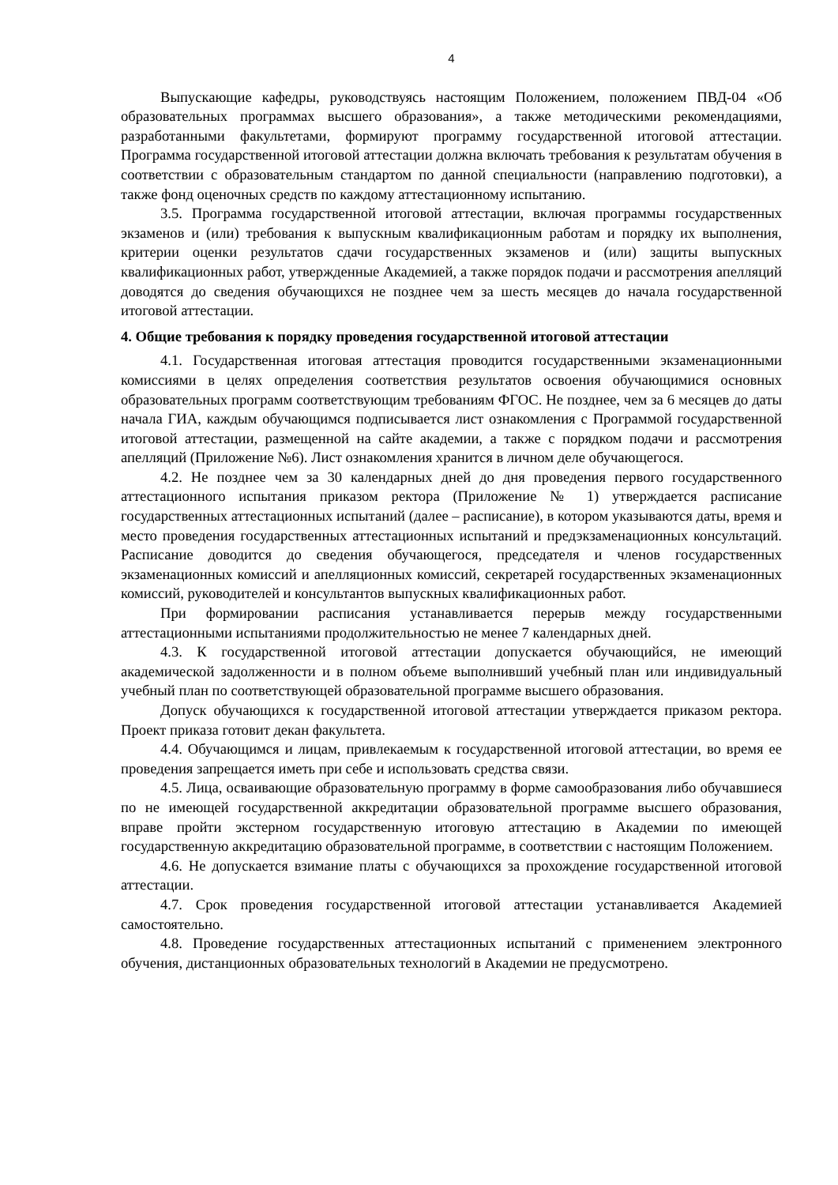4
Выпускающие кафедры, руководствуясь настоящим Положением, положением ПВД-04 «Об образовательных программах высшего образования», а также методическими рекомендациями, разработанными факультетами, формируют программу государственной итоговой аттестации. Программа государственной итоговой аттестации должна включать требования к результатам обучения в соответствии с образовательным стандартом по данной специальности (направлению подготовки), а также фонд оценочных средств по каждому аттестационному испытанию.
3.5. Программа государственной итоговой аттестации, включая программы государственных экзаменов и (или) требования к выпускным квалификационным работам и порядку их выполнения, критерии оценки результатов сдачи государственных экзаменов и (или) защиты выпускных квалификационных работ, утвержденные Академией, а также порядок подачи и рассмотрения апелляций доводятся до сведения обучающихся не позднее чем за шесть месяцев до начала государственной итоговой аттестации.
4. Общие требования к порядку проведения государственной итоговой аттестации
4.1. Государственная итоговая аттестация проводится государственными экзаменационными комиссиями в целях определения соответствия результатов освоения обучающимися основных образовательных программ соответствующим требованиям ФГОС. Не позднее, чем за 6 месяцев до даты начала ГИА, каждым обучающимся подписывается лист ознакомления с Программой государственной итоговой аттестации, размещенной на сайте академии, а также с порядком подачи и рассмотрения апелляций (Приложение №6). Лист ознакомления хранится в личном деле обучающегося.
4.2. Не позднее чем за 30 календарных дней до дня проведения первого государственного аттестационного испытания приказом ректора (Приложение № 1) утверждается расписание государственных аттестационных испытаний (далее – расписание), в котором указываются даты, время и место проведения государственных аттестационных испытаний и предэкзаменационных консультаций. Расписание доводится до сведения обучающегося, председателя и членов государственных экзаменационных комиссий и апелляционных комиссий, секретарей государственных экзаменационных комиссий, руководителей и консультантов выпускных квалификационных работ.
При формировании расписания устанавливается перерыв между государственными аттестационными испытаниями продолжительностью не менее 7 календарных дней.
4.3. К государственной итоговой аттестации допускается обучающийся, не имеющий академической задолженности и в полном объеме выполнивший учебный план или индивидуальный учебный план по соответствующей образовательной программе высшего образования.
Допуск обучающихся к государственной итоговой аттестации утверждается приказом ректора. Проект приказа готовит декан факультета.
4.4. Обучающимся и лицам, привлекаемым к государственной итоговой аттестации, во время ее проведения запрещается иметь при себе и использовать средства связи.
4.5. Лица, осваивающие образовательную программу в форме самообразования либо обучавшиеся по не имеющей государственной аккредитации образовательной программе высшего образования, вправе пройти экстерном государственную итоговую аттестацию в Академии по имеющей государственную аккредитацию образовательной программе, в соответствии с настоящим Положением.
4.6. Не допускается взимание платы с обучающихся за прохождение государственной итоговой аттестации.
4.7. Срок проведения государственной итоговой аттестации устанавливается Академией самостоятельно.
4.8. Проведение государственных аттестационных испытаний с применением электронного обучения, дистанционных образовательных технологий в Академии не предусмотрено.